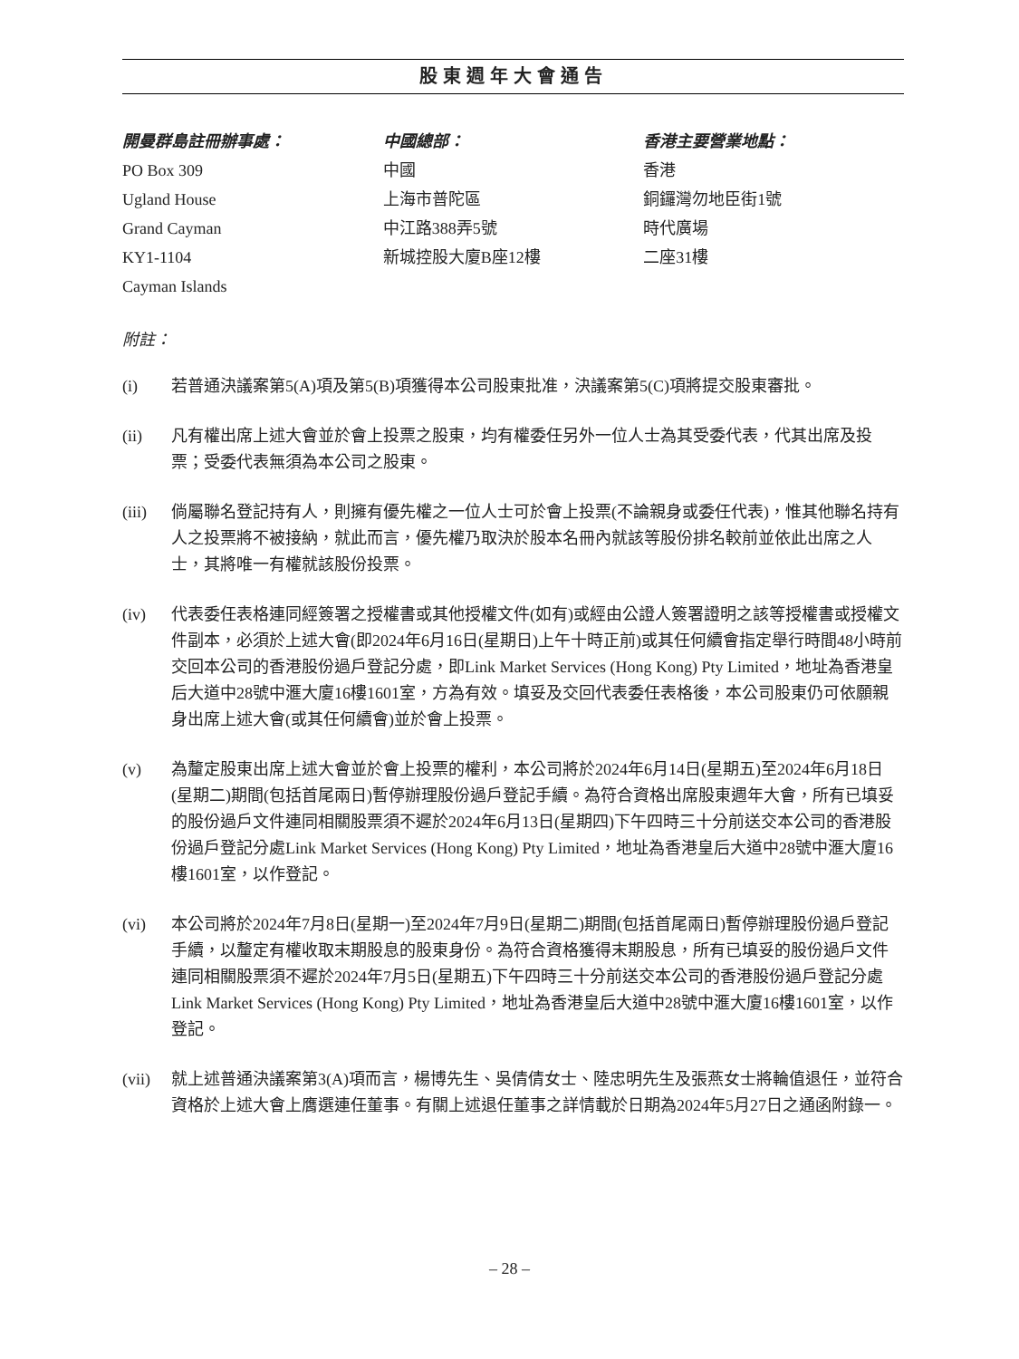股東週年大會通告
開曼群島註冊辦事處：
PO Box 309
Ugland House
Grand Cayman
KY1-1104
Cayman Islands
中國總部：
中國
上海市普陀區
中江路388弄5號
新城控股大廈B座12樓
香港主要營業地點：
香港
銅鑼灣勿地臣街1號
時代廣場
二座31樓
附註：
(i) 若普通決議案第5(A)項及第5(B)項獲得本公司股東批准，決議案第5(C)項將提交股東審批。
(ii) 凡有權出席上述大會並於會上投票之股東，均有權委任另外一位人士為其受委代表，代其出席及投票；受委代表無須為本公司之股東。
(iii) 倘屬聯名登記持有人，則擁有優先權之一位人士可於會上投票(不論親身或委任代表)，惟其他聯名持有人之投票將不被接納，就此而言，優先權乃取決於股本名冊內就該等股份排名較前並依此出席之人士，其將唯一有權就該股份投票。
(iv) 代表委任表格連同經簽署之授權書或其他授權文件(如有)或經由公證人簽署證明之該等授權書或授權文件副本，必須於上述大會(即2024年6月16日(星期日)上午十時正前)或其任何續會指定舉行時間48小時前交回本公司的香港股份過戶登記分處，即Link Market Services (Hong Kong) Pty Limited，地址為香港皇后大道中28號中滙大廈16樓1601室，方為有效。填妥及交回代表委任表格後，本公司股東仍可依願親身出席上述大會(或其任何續會)並於會上投票。
(v) 為釐定股東出席上述大會並於會上投票的權利，本公司將於2024年6月14日(星期五)至2024年6月18日(星期二)期間(包括首尾兩日)暫停辦理股份過戶登記手續。為符合資格出席股東週年大會，所有已填妥的股份過戶文件連同相關股票須不遲於2024年6月13日(星期四)下午四時三十分前送交本公司的香港股份過戶登記分處Link Market Services (Hong Kong) Pty Limited，地址為香港皇后大道中28號中滙大廈16樓1601室，以作登記。
(vi) 本公司將於2024年7月8日(星期一)至2024年7月9日(星期二)期間(包括首尾兩日)暫停辦理股份過戶登記手續，以釐定有權收取末期股息的股東身份。為符合資格獲得末期股息，所有已填妥的股份過戶文件連同相關股票須不遲於2024年7月5日(星期五)下午四時三十分前送交本公司的香港股份過戶登記分處Link Market Services (Hong Kong) Pty Limited，地址為香港皇后大道中28號中滙大廈16樓1601室，以作登記。
(vii) 就上述普通決議案第3(A)項而言，楊博先生、吳倩倩女士、陸忠明先生及張燕女士將輪值退任，並符合資格於上述大會上膺選連任董事。有關上述退任董事之詳情載於日期為2024年5月27日之通函附錄一。
– 28 –